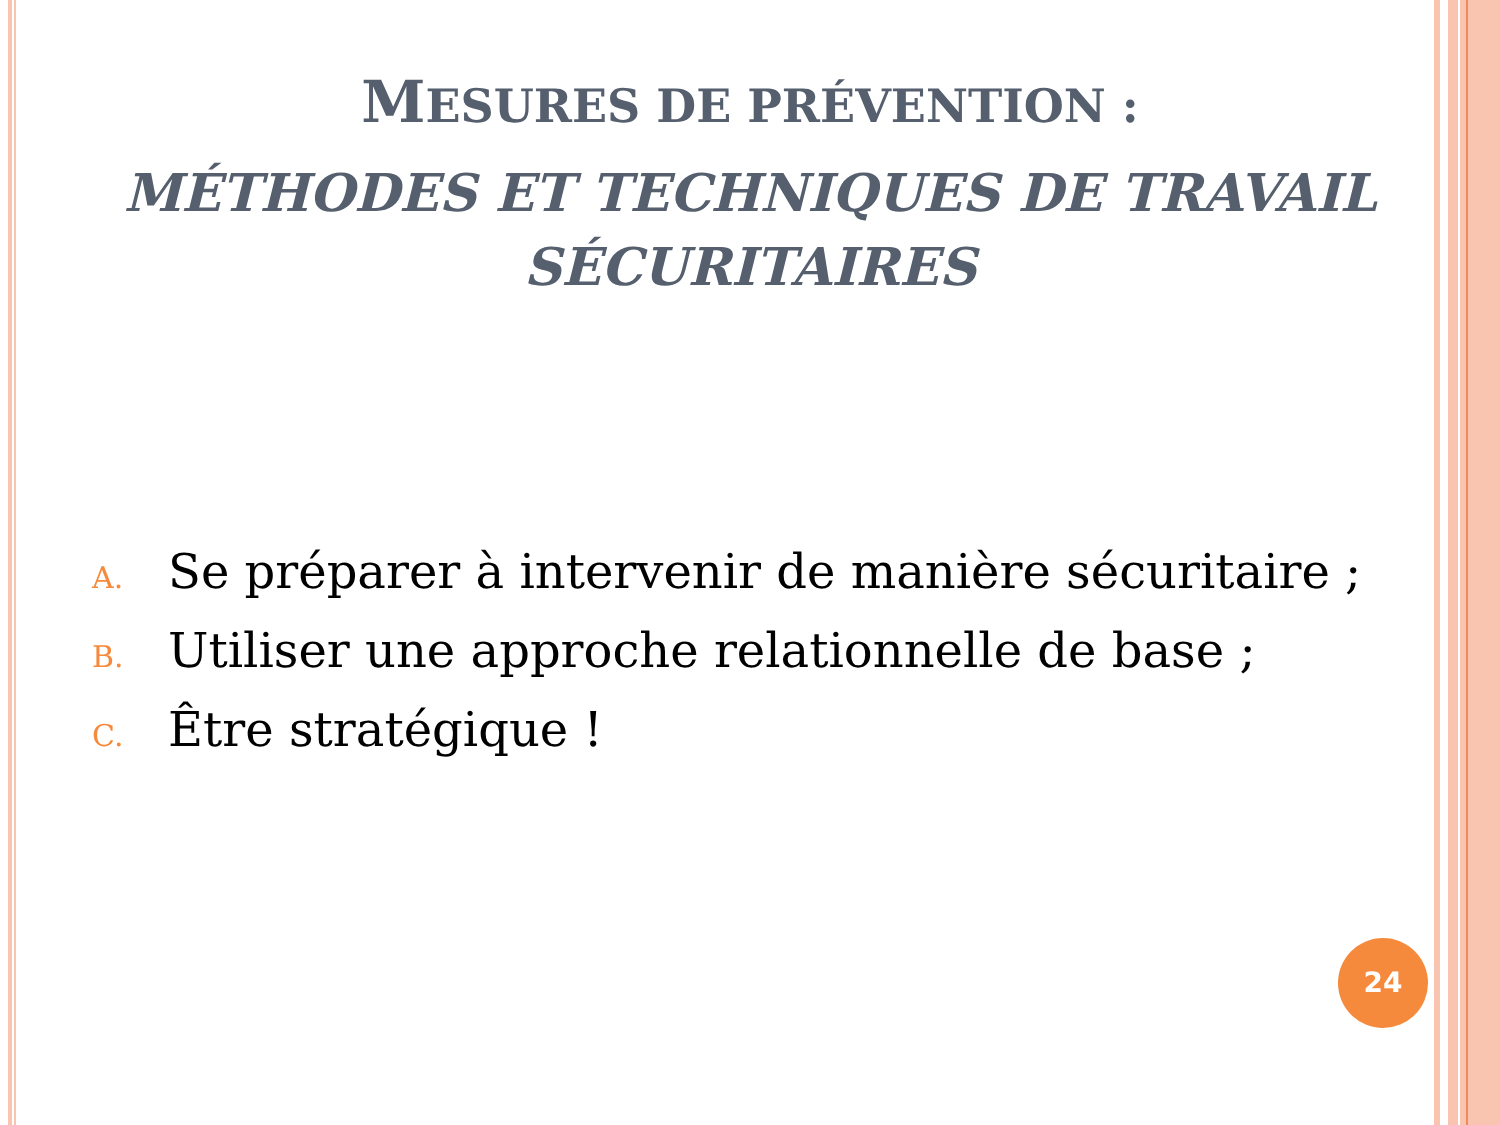MESURES DE PRÉVENTION :
MÉTHODES ET TECHNIQUES DE TRAVAIL
SÉCURITAIRES
A. Se préparer à intervenir de manière sécuritaire ;
B. Utiliser une approche relationnelle de base ;
C. Être stratégique !
24